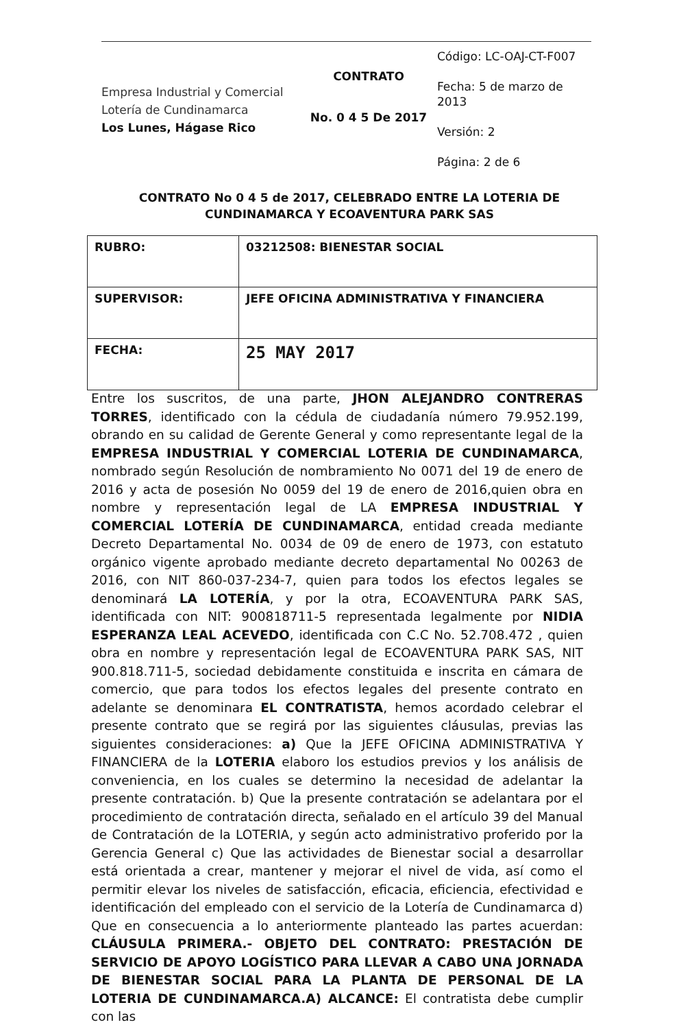Empresa Industrial y Comercial
Lotería de Cundinamarca
Los Lunes, Hágase Rico
CONTRATO
No. 0 4 5 De 2017
Código: LC-OAJ-CT-F007
Fecha: 5 de marzo de 2013
Versión: 2
Página: 2 de 6
CONTRATO No 0 4 5 de 2017, CELEBRADO ENTRE LA LOTERIA DE CUNDINAMARCA Y ECOAVENTURA PARK SAS
| RUBRO: | 03212508: BIENESTAR SOCIAL |
| SUPERVISOR: | JEFE OFICINA ADMINISTRATIVA Y FINANCIERA |
| FECHA: | 25 MAY 2017 |
Entre los suscritos, de una parte, JHON ALEJANDRO CONTRERAS TORRES, identificado con la cédula de ciudadanía número 79.952.199, obrando en su calidad de Gerente General y como representante legal de la EMPRESA INDUSTRIAL Y COMERCIAL LOTERIA DE CUNDINAMARCA, nombrado según Resolución de nombramiento No 0071 del 19 de enero de 2016 y acta de posesión No 0059 del 19 de enero de 2016,quien obra en nombre y representación legal de LA EMPRESA INDUSTRIAL Y COMERCIAL LOTERÍA DE CUNDINAMARCA, entidad creada mediante Decreto Departamental No. 0034 de 09 de enero de 1973, con estatuto orgánico vigente aprobado mediante decreto departamental No 00263 de 2016, con NIT 860-037-234-7, quien para todos los efectos legales se denominará LA LOTERÍA, y por la otra, ECOAVENTURA PARK SAS, identificada con NIT: 900818711-5 representada legalmente por NIDIA ESPERANZA LEAL ACEVEDO, identificada con C.C No. 52.708.472 , quien obra en nombre y representación legal de ECOAVENTURA PARK SAS, NIT 900.818.711-5, sociedad debidamente constituida e inscrita en cámara de comercio, que para todos los efectos legales del presente contrato en adelante se denominara EL CONTRATISTA, hemos acordado celebrar el presente contrato que se regirá por las siguientes cláusulas, previas las siguientes consideraciones: a) Que la JEFE OFICINA ADMINISTRATIVA Y FINANCIERA de la LOTERIA elaboro los estudios previos y los análisis de conveniencia, en los cuales se determino la necesidad de adelantar la presente contratación. b) Que la presente contratación se adelantara por el procedimiento de contratación directa, señalado en el artículo 39 del Manual de Contratación de la LOTERIA, y según acto administrativo proferido por la Gerencia General c) Que las actividades de Bienestar social a desarrollar está orientada a crear, mantener y mejorar el nivel de vida, así como el permitir elevar los niveles de satisfacción, eficacia, eficiencia, efectividad e identificación del empleado con el servicio de la Lotería de Cundinamarca d) Que en consecuencia a lo anteriormente planteado las partes acuerdan: CLÁUSULA PRIMERA.- OBJETO DEL CONTRATO: PRESTACIÓN DE SERVICIO DE APOYO LOGÍSTICO PARA LLEVAR A CABO UNA JORNADA DE BIENESTAR SOCIAL PARA LA PLANTA DE PERSONAL DE LA LOTERIA DE CUNDINAMARCA.A) ALCANCE: El contratista debe cumplir con las